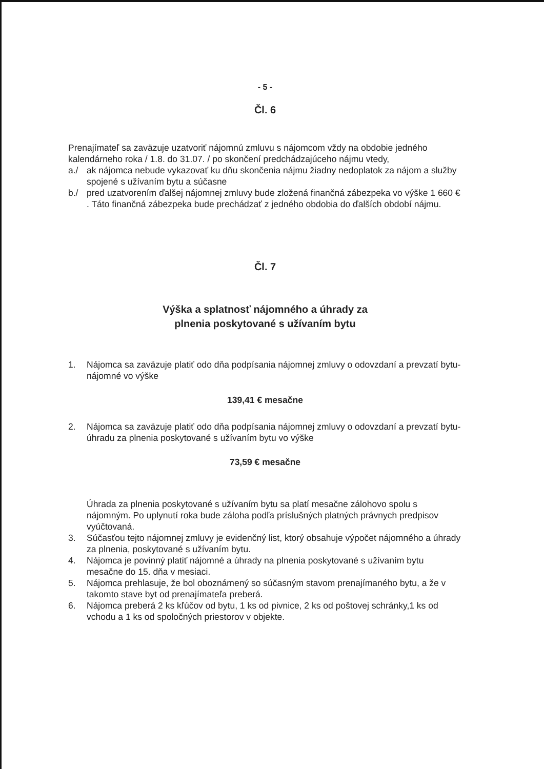- 5 -
Čl. 6
Prenajímateľ sa zaväzuje uzatvoriť nájomnú zmluvu s nájomcom vždy na obdobie jedného kalendárneho roka / 1.8. do 31.07. / po skončení predchádzajúceho nájmu vtedy,
a./ ak nájomca nebude vykazovať ku dňu skončenia nájmu žiadny nedoplatok za nájom a služby spojené s užívaním bytu a súčasne
b./ pred uzatvorením ďalšej nájomnej zmluvy bude zložená finančná zábezpeka vo výške 1 660 € . Táto finančná zábezpeka bude prechádzať z jedného obdobia do ďalších období nájmu.
Čl. 7
Výška a splatnosť nájomného a úhrady za
plnenia poskytované s užívaním bytu
1. Nájomca sa zaväzuje platiť odo dňa podpísania nájomnej zmluvy o odovzdaní a prevzatí bytu- nájomné vo výške
139,41 € mesačne
2. Nájomca sa zaväzuje platiť odo dňa podpísania nájomnej zmluvy o odovzdaní a prevzatí bytu- úhradu za plnenia poskytované s užívaním bytu vo výške
73,59 € mesačne
Úhrada za plnenia poskytované s užívaním bytu sa platí mesačne zálohovo spolu s nájomným. Po uplynutí roka bude záloha podľa príslušných platných právnych predpisov vyúčtovaná.
3. Súčasťou tejto nájomnej zmluvy je evidenčný list, ktorý obsahuje výpočet nájomného a úhrady za plnenia, poskytované s užívaním bytu.
4. Nájomca je povinný platiť nájomné a úhrady na plnenia poskytované s užívaním bytu mesačne do 15. dňa v mesiaci.
5. Nájomca prehlasuje, že bol oboznámený so súčasným stavom prenajímaného bytu, a že v takomto stave byt od prenajímateľa preberá.
6. Nájomca preberá 2 ks kľúčov od bytu, 1 ks od pivnice, 2 ks od poštovej schránky,1 ks od vchodu a 1 ks od spoločných priestorov v objekte.